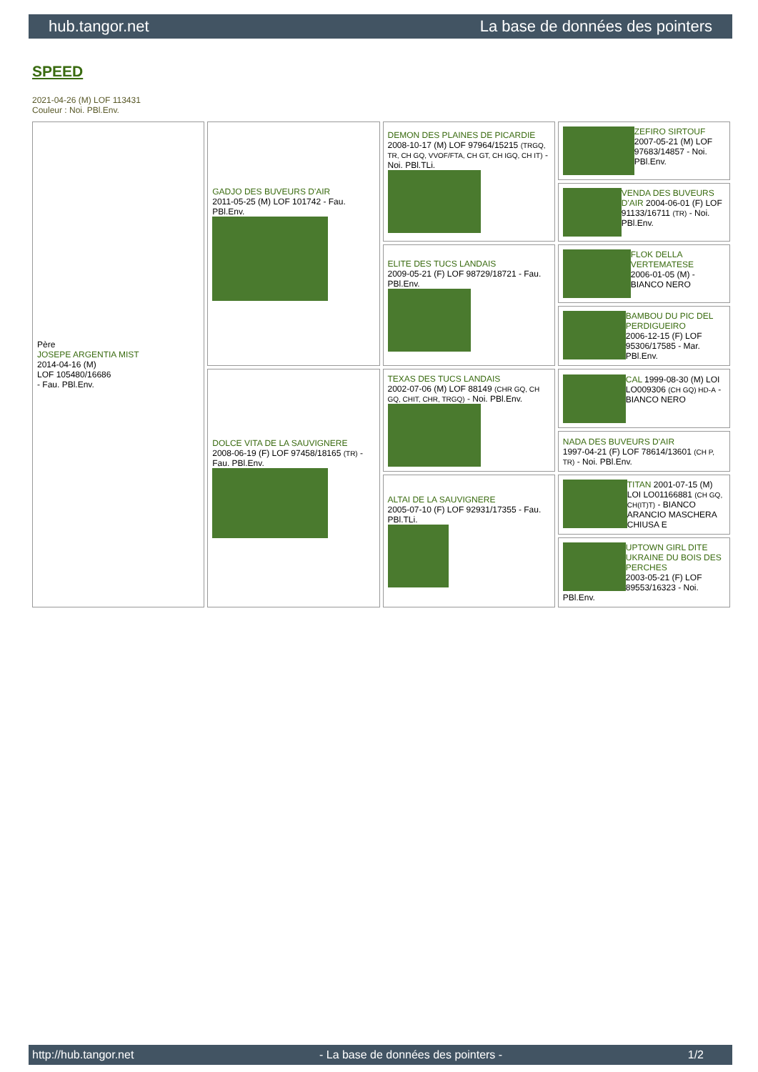hub.tangor.net La base de données des pointers
SPEED
2021-04-26 (M) LOF 113431
Couleur : Noi. PBl.Env.
| Père JOSEPE ARGENTIA MIST 2014-04-16 (M) LOF 105480/16686 - Fau. PBl.Env. | GADJO DES BUVEURS D'AIR 2011-05-25 (M) LOF 101742 - Fau. PBl.Env. | DEMON DES PLAINES DE PICARDIE 2008-10-17 (M) LOF 97964/15215 (TRGQ, TR, CH GQ, VVOF/FTA, CH GT, CH IGQ, CH IT) - Noi. PBl.TLi. | ZEFIRO SIRTOUF 2007-05-21 (M) LOF 97683/14857 - Noi. PBl.Env. |
| | | | VENDA DES BUVEURS D'AIR 2004-06-01 (F) LOF 91133/16711 (TR) - Noi. PBl.Env. |
| | | ELITE DES TUCS LANDAIS 2009-05-21 (F) LOF 98729/18721 - Fau. PBl.Env. | FLOK DELLA VERTEMATESE 2006-01-05 (M) - BIANCO NERO |
| | | | BAMBOU DU PIC DEL PERDIGUEIRO 2006-12-15 (F) LOF 95306/17585 - Mar. PBl.Env. |
| | DOLCE VITA DE LA SAUVIGNERE 2008-06-19 (F) LOF 97458/18165 (TR) - Fau. PBl.Env. | TEXAS DES TUCS LANDAIS 2002-07-06 (M) LOF 88149 (CHR GQ, CH GQ, CHIT, CHR, TRGQ) - Noi. PBl.Env. | CAL 1999-08-30 (M) LOI LO009306 (CH GQ) HD-A - BIANCO NERO |
| | | | NADA DES BUVEURS D'AIR 1997-04-21 (F) LOF 78614/13601 (CH P, TR) - Noi. PBl.Env. |
| | | ALTAI DE LA SAUVIGNERE 2005-07-10 (F) LOF 92931/17355 - Fau. PBl.TLi. | TITAN 2001-07-15 (M) LOI LO01166881 (CH GQ, CH(IT)T) - BIANCO ARANCIO MASCHERA CHIUSA E |
| | | | UPTOWN GIRL DITE UKRAINE DU BOIS DES PERCHES 2003-05-21 (F) LOF 89553/16323 - Noi. PBl.Env. |
http://hub.tangor.net - La base de données des pointers - 1/2